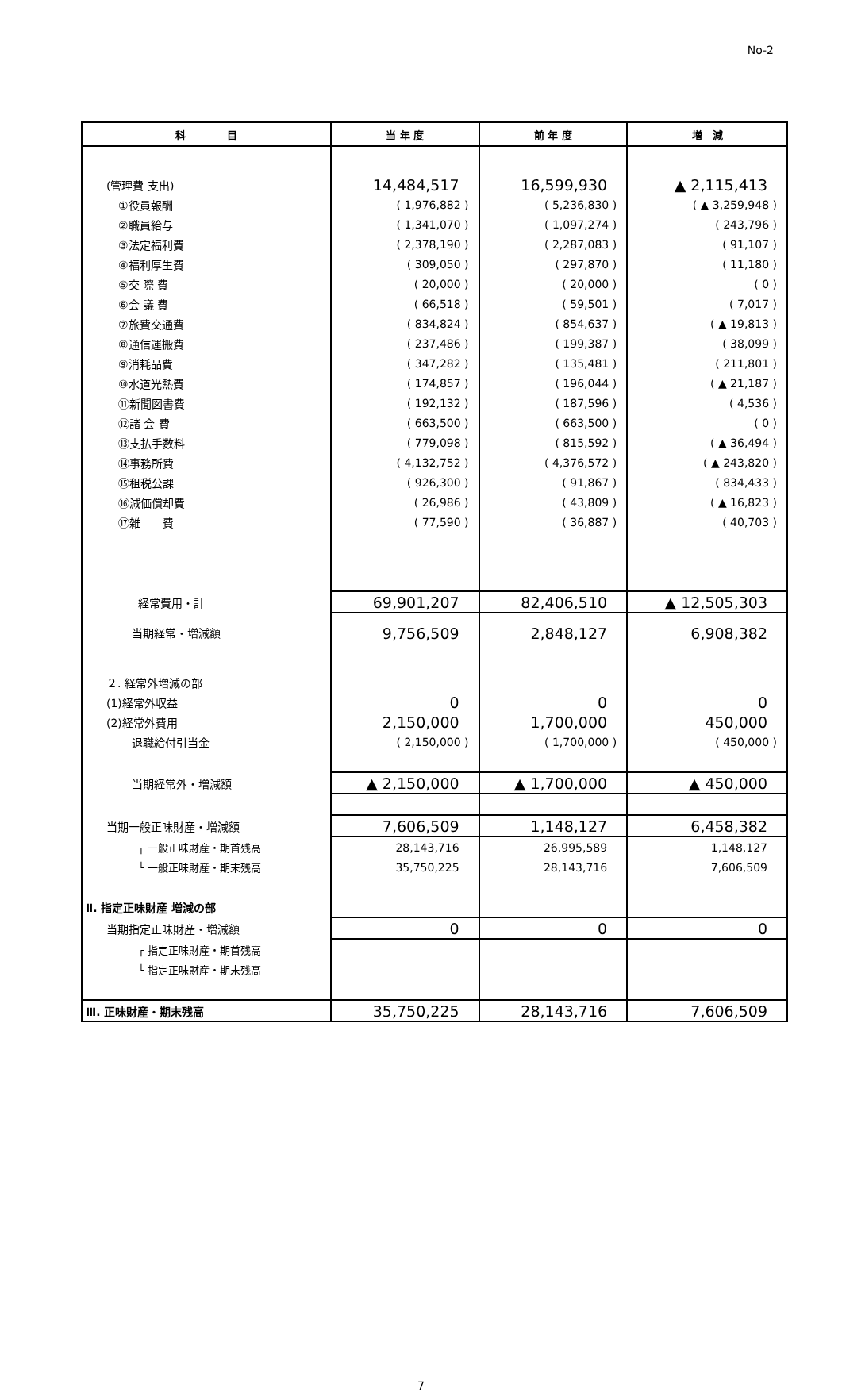No-2
| 科 目 | 当 年 度 | 前 年 度 | 増 減 |
| --- | --- | --- | --- |
| (管理費 支出) | 14,484,517 | 16,599,930 | ▲ 2,115,413 |
| ①役員報酬 | ( 1,976,882 ) | ( 5,236,830 ) | ( ▲ 3,259,948 ) |
| ②職員給与 | ( 1,341,070 ) | ( 1,097,274 ) | ( 243,796 ) |
| ③法定福利費 | ( 2,378,190 ) | ( 2,287,083 ) | ( 91,107 ) |
| ④福利厚生費 | ( 309,050 ) | ( 297,870 ) | ( 11,180 ) |
| ⑤交 際 費 | ( 20,000 ) | ( 20,000 ) | ( 0 ) |
| ⑥会 議 費 | ( 66,518 ) | ( 59,501 ) | ( 7,017 ) |
| ⑦旅費交通費 | ( 834,824 ) | ( 854,637 ) | ( ▲ 19,813 ) |
| ⑧通信運搬費 | ( 237,486 ) | ( 199,387 ) | ( 38,099 ) |
| ⑨消耗品費 | ( 347,282 ) | ( 135,481 ) | ( 211,801 ) |
| ⑩水道光熱費 | ( 174,857 ) | ( 196,044 ) | ( ▲ 21,187 ) |
| ⑪新聞図書費 | ( 192,132 ) | ( 187,596 ) | ( 4,536 ) |
| ⑫諸 会 費 | ( 663,500 ) | ( 663,500 ) | ( 0 ) |
| ⑬支払手数料 | ( 779,098 ) | ( 815,592 ) | ( ▲ 36,494 ) |
| ⑭事務所費 | ( 4,132,752 ) | ( 4,376,572 ) | ( ▲ 243,820 ) |
| ⑮租税公課 | ( 926,300 ) | ( 91,867 ) | ( 834,433 ) |
| ⑯減価償却費 | ( 26,986 ) | ( 43,809 ) | ( ▲ 16,823 ) |
| ⑰雑 費 | ( 77,590 ) | ( 36,887 ) | ( 40,703 ) |
| 経常費用・計 | 69,901,207 | 82,406,510 | ▲ 12,505,303 |
| 当期経常・増減額 | 9,756,509 | 2,848,127 | 6,908,382 |
| ２. 経常外増減の部 | | | |
| (1)経常外収益 | 0 | 0 | 0 |
| (2)経常外費用 | 2,150,000 | 1,700,000 | 450,000 |
| 退職給付引当金 | ( 2,150,000 ) | ( 1,700,000 ) | ( 450,000 ) |
| 当期経常外・増減額 | ▲ 2,150,000 | ▲ 1,700,000 | ▲ 450,000 |
| 当期一般正味財産・増減額 | 7,606,509 | 1,148,127 | 6,458,382 |
| ┌ 一般正味財産・期首残高 | 28,143,716 | 26,995,589 | 1,148,127 |
| └ 一般正味財産・期末残高 | 35,750,225 | 28,143,716 | 7,606,509 |
| Ⅱ. 指定正味財産 増減の部 | | | |
| 当期指定正味財産・増減額 | 0 | 0 | 0 |
| ┌ 指定正味財産・期首残高 | | | |
| └ 指定正味財産・期末残高 | | | |
| Ⅲ. 正味財産・期末残高 | 35,750,225 | 28,143,716 | 7,606,509 |
7